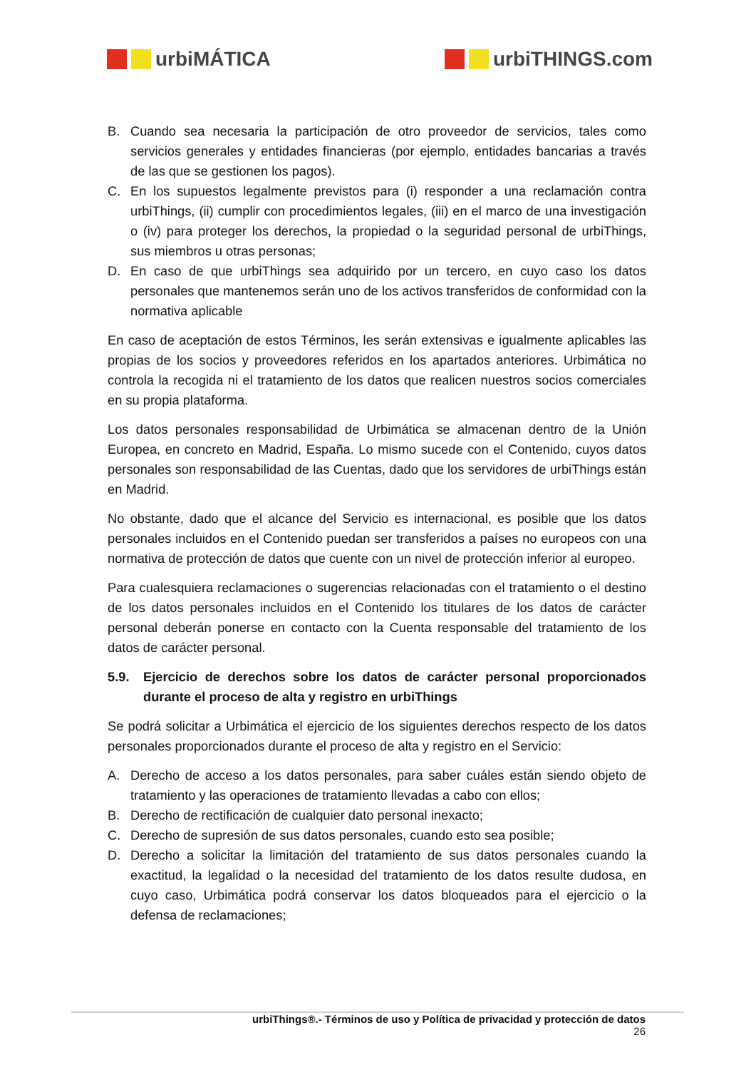urbiMÁTICA urbiTHINGS.com
B. Cuando sea necesaria la participación de otro proveedor de servicios, tales como servicios generales y entidades financieras (por ejemplo, entidades bancarias a través de las que se gestionen los pagos).
C. En los supuestos legalmente previstos para (i) responder a una reclamación contra urbiThings, (ii) cumplir con procedimientos legales, (iii) en el marco de una investigación o (iv) para proteger los derechos, la propiedad o la seguridad personal de urbiThings, sus miembros u otras personas;
D. En caso de que urbiThings sea adquirido por un tercero, en cuyo caso los datos personales que mantenemos serán uno de los activos transferidos de conformidad con la normativa aplicable
En caso de aceptación de estos Términos, les serán extensivas e igualmente aplicables las propias de los socios y proveedores referidos en los apartados anteriores. Urbimática no controla la recogida ni el tratamiento de los datos que realicen nuestros socios comerciales en su propia plataforma.
Los datos personales responsabilidad de Urbimática se almacenan dentro de la Unión Europea, en concreto en Madrid, España. Lo mismo sucede con el Contenido, cuyos datos personales son responsabilidad de las Cuentas, dado que los servidores de urbiThings están en Madrid.
No obstante, dado que el alcance del Servicio es internacional, es posible que los datos personales incluidos en el Contenido puedan ser transferidos a países no europeos con una normativa de protección de datos que cuente con un nivel de protección inferior al europeo.
Para cualesquiera reclamaciones o sugerencias relacionadas con el tratamiento o el destino de los datos personales incluidos en el Contenido los titulares de los datos de carácter personal deberán ponerse en contacto con la Cuenta responsable del tratamiento de los datos de carácter personal.
5.9. Ejercicio de derechos sobre los datos de carácter personal proporcionados durante el proceso de alta y registro en urbiThings
Se podrá solicitar a Urbimática el ejercicio de los siguientes derechos respecto de los datos personales proporcionados durante el proceso de alta y registro en el Servicio:
A. Derecho de acceso a los datos personales, para saber cuáles están siendo objeto de tratamiento y las operaciones de tratamiento llevadas a cabo con ellos;
B. Derecho de rectificación de cualquier dato personal inexacto;
C. Derecho de supresión de sus datos personales, cuando esto sea posible;
D. Derecho a solicitar la limitación del tratamiento de sus datos personales cuando la exactitud, la legalidad o la necesidad del tratamiento de los datos resulte dudosa, en cuyo caso, Urbimática podrá conservar los datos bloqueados para el ejercicio o la defensa de reclamaciones;
urbiThings®.- Términos de uso y Política de privacidad y protección de datos
26